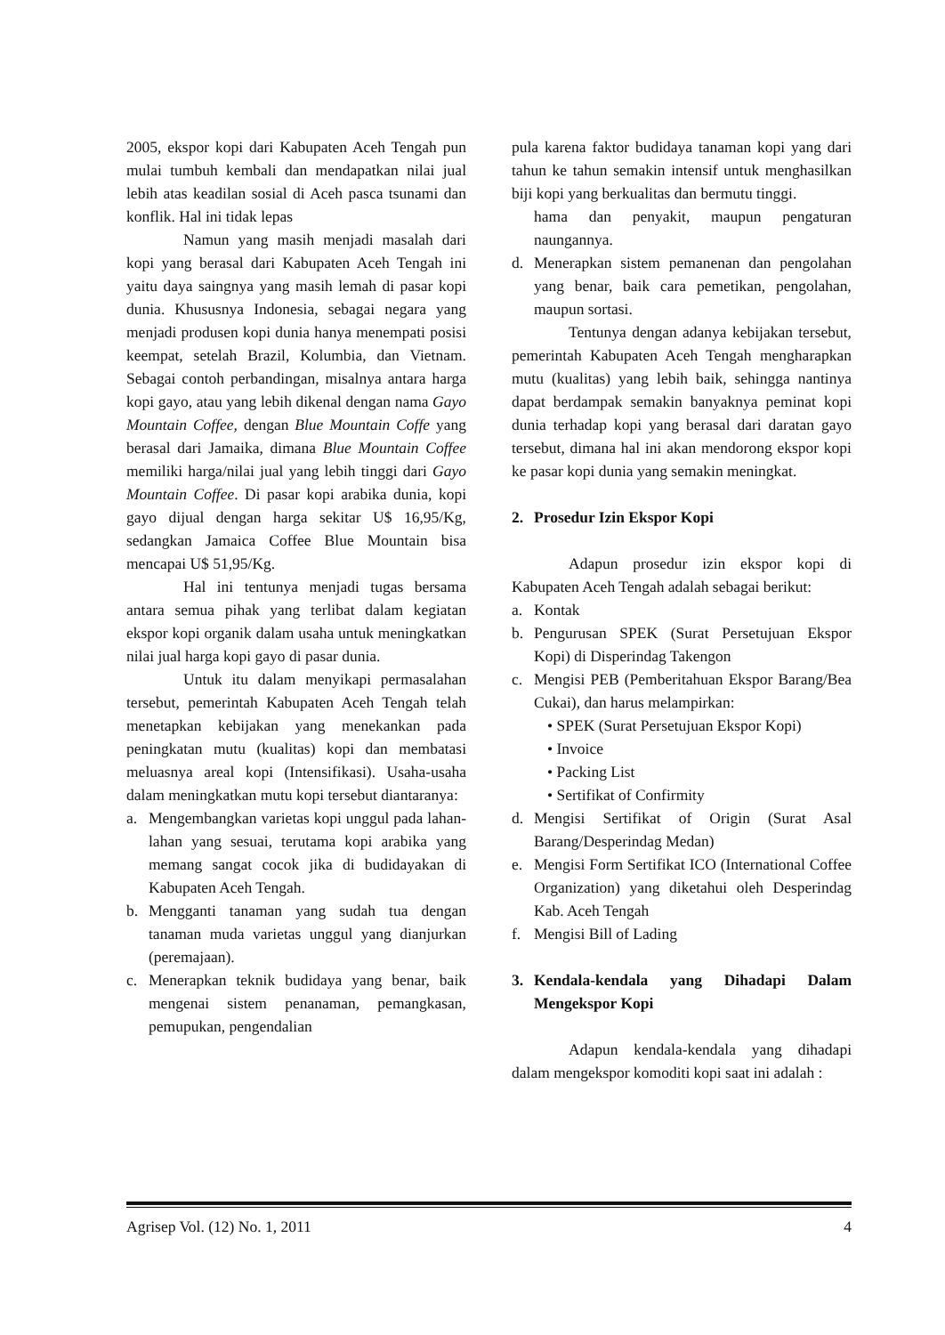2005, ekspor kopi dari Kabupaten Aceh Tengah pun mulai tumbuh kembali dan mendapatkan nilai jual lebih atas keadilan sosial di Aceh pasca tsunami dan konflik. Hal ini tidak lepas
Namun yang masih menjadi masalah dari kopi yang berasal dari Kabupaten Aceh Tengah ini yaitu daya saingnya yang masih lemah di pasar kopi dunia. Khususnya Indonesia, sebagai negara yang menjadi produsen kopi dunia hanya menempati posisi keempat, setelah Brazil, Kolumbia, dan Vietnam. Sebagai contoh perbandingan, misalnya antara harga kopi gayo, atau yang lebih dikenal dengan nama Gayo Mountain Coffee, dengan Blue Mountain Coffe yang berasal dari Jamaika, dimana Blue Mountain Coffee memiliki harga/nilai jual yang lebih tinggi dari Gayo Mountain Coffee. Di pasar kopi arabika dunia, kopi gayo dijual dengan harga sekitar U$ 16,95/Kg, sedangkan Jamaica Coffee Blue Mountain bisa mencapai U$ 51,95/Kg.
Hal ini tentunya menjadi tugas bersama antara semua pihak yang terlibat dalam kegiatan ekspor kopi organik dalam usaha untuk meningkatkan nilai jual harga kopi gayo di pasar dunia.
Untuk itu dalam menyikapi permasalahan tersebut, pemerintah Kabupaten Aceh Tengah telah menetapkan kebijakan yang menekankan pada peningkatan mutu (kualitas) kopi dan membatasi meluasnya areal kopi (Intensifikasi). Usaha-usaha dalam meningkatkan mutu kopi tersebut diantaranya:
a. Mengembangkan varietas kopi unggul pada lahan-lahan yang sesuai, terutama kopi arabika yang memang sangat cocok jika di budidayakan di Kabupaten Aceh Tengah.
b. Mengganti tanaman yang sudah tua dengan tanaman muda varietas unggul yang dianjurkan (peremajaan).
c. Menerapkan teknik budidaya yang benar, baik mengenai sistem penanaman, pemangkasan, pemupukan, pengendalian
pula karena faktor budidaya tanaman kopi yang dari tahun ke tahun semakin intensif untuk menghasilkan biji kopi yang berkualitas dan bermutu tinggi.
hama dan penyakit, maupun pengaturan naungannya.
d. Menerapkan sistem pemanenan dan pengolahan yang benar, baik cara pemetikan, pengolahan, maupun sortasi.
Tentunya dengan adanya kebijakan tersebut, pemerintah Kabupaten Aceh Tengah mengharapkan mutu (kualitas) yang lebih baik, sehingga nantinya dapat berdampak semakin banyaknya peminat kopi dunia terhadap kopi yang berasal dari daratan gayo tersebut, dimana hal ini akan mendorong ekspor kopi ke pasar kopi dunia yang semakin meningkat.
2. Prosedur Izin Ekspor Kopi
Adapun prosedur izin ekspor kopi di Kabupaten Aceh Tengah adalah sebagai berikut:
a. Kontak
b. Pengurusan SPEK (Surat Persetujuan Ekspor Kopi) di Disperindag Takengon
c. Mengisi PEB (Pemberitahuan Ekspor Barang/Bea Cukai), dan harus melampirkan:
• SPEK (Surat Persetujuan Ekspor Kopi)
• Invoice
• Packing List
• Sertifikat of Confirmity
d. Mengisi Sertifikat of Origin (Surat Asal Barang/Desperindag Medan)
e. Mengisi Form Sertifikat ICO (International Coffee Organization) yang diketahui oleh Desperindag Kab. Aceh Tengah
f. Mengisi Bill of Lading
3. Kendala-kendala yang Dihadapi Dalam Mengekspor Kopi
Adapun kendala-kendala yang dihadapi dalam mengekspor komoditi kopi saat ini adalah :
Agrisep Vol. (12) No. 1, 2011 4